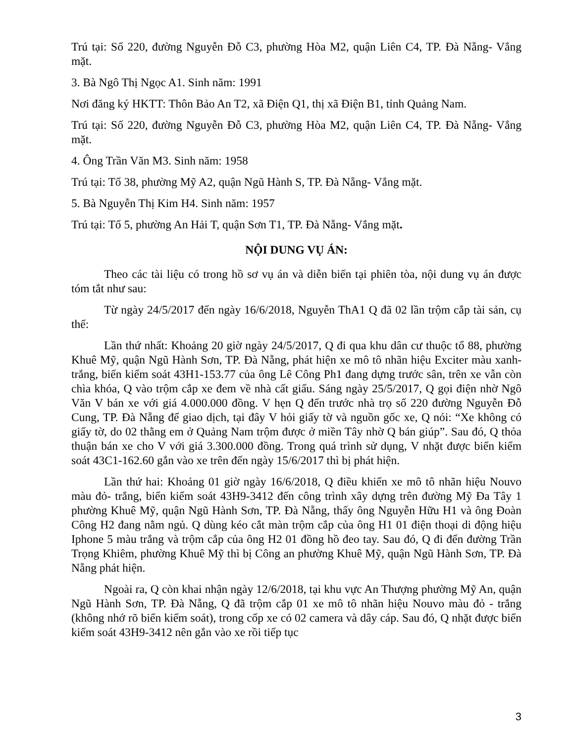Trú tại: Số 220, đường Nguyễn Đỗ C3, phường Hòa M2, quận Liên C4, TP. Đà Nẵng- Vắng mặt.
3. Bà Ngô Thị Ngọc A1. Sinh năm: 1991
Nơi đăng ký HKTT: Thôn Bảo An T2, xã Điện Q1, thị xã Điện B1, tỉnh Quảng Nam.
Trú tại: Số 220, đường Nguyễn Đỗ C3, phường Hòa M2, quận Liên C4, TP. Đà Nẵng- Vắng mặt.
4. Ông Trần Văn M3. Sinh năm: 1958
Trú tại: Tổ 38, phường Mỹ A2, quận Ngũ Hành S, TP. Đà Nẵng- Vắng mặt.
5. Bà Nguyễn Thị Kim H4. Sinh năm: 1957
Trú tại: Tổ 5, phường An Hải T, quận Sơn T1, TP. Đà Nẵng- Vắng mặt.
NỘI DUNG VỤ ÁN:
Theo các tài liệu có trong hồ sơ vụ án và diễn biến tại phiên tòa, nội dung vụ án được tóm tắt như sau:
Từ ngày 24/5/2017 đến ngày 16/6/2018, Nguyễn ThA1 Q đã 02 lần trộm cắp tài sản, cụ thể:
Lần thứ nhất: Khoảng 20 giờ ngày 24/5/2017, Q đi qua khu dân cư thuộc tổ 88, phường Khuê Mỹ, quận Ngũ Hành Sơn, TP. Đà Nẵng, phát hiện xe mô tô nhãn hiệu Exciter màu xanh- trắng, biển kiểm soát 43H1-153.77 của ông Lê Công Ph1 đang dựng trước sân, trên xe vẫn còn chìa khóa, Q vào trộm cắp xe đem về nhà cất giấu. Sáng ngày 25/5/2017, Q gọi điện nhờ Ngô Văn V bán xe với giá 4.000.000 đồng. V hẹn Q đến trước nhà trọ số 220 đường Nguyễn Đỗ Cung, TP. Đà Nẵng để giao dịch, tại đây V hỏi giấy tờ và nguồn gốc xe, Q nói: “Xe không có giấy tờ, do 02 thằng em ở Quảng Nam trộm được ở miền Tây nhờ Q bán giúp”. Sau đó, Q thỏa thuận bán xe cho V với giá 3.300.000 đồng. Trong quá trình sử dụng, V nhặt được biển kiểm soát 43C1-162.60 gắn vào xe trên đến ngày 15/6/2017 thì bị phát hiện.
Lần thứ hai: Khoảng 01 giờ ngày 16/6/2018, Q điều khiển xe mô tô nhãn hiệu Nouvo màu đỏ- trắng, biển kiểm soát 43H9-3412 đến công trình xây dựng trên đường Mỹ Đa Tây 1 phường Khuê Mỹ, quận Ngũ Hành Sơn, TP. Đà Nẵng, thấy ông Nguyễn Hữu H1 và ông Đoàn Công H2 đang nằm ngủ. Q dùng kéo cắt màn trộm cắp của ông H1 01 điện thoại di động hiệu Iphone 5 màu trắng và trộm cắp của ông H2 01 đồng hồ đeo tay. Sau đó, Q đi đến đường Trần Trọng Khiêm, phường Khuê Mỹ thì bị Công an phường Khuê Mỹ, quận Ngũ Hành Sơn, TP. Đà Nẵng phát hiện.
Ngoài ra, Q còn khai nhận ngày 12/6/2018, tại khu vực An Thượng phường Mỹ An, quận Ngũ Hành Sơn, TP. Đà Nẵng, Q đã trộm cắp 01 xe mô tô nhãn hiệu Nouvo màu đỏ - trắng (không nhớ rõ biển kiểm soát), trong cốp xe có 02 camera và dây cáp. Sau đó, Q nhặt được biển kiểm soát 43H9-3412 nên gắn vào xe rồi tiếp tục
3